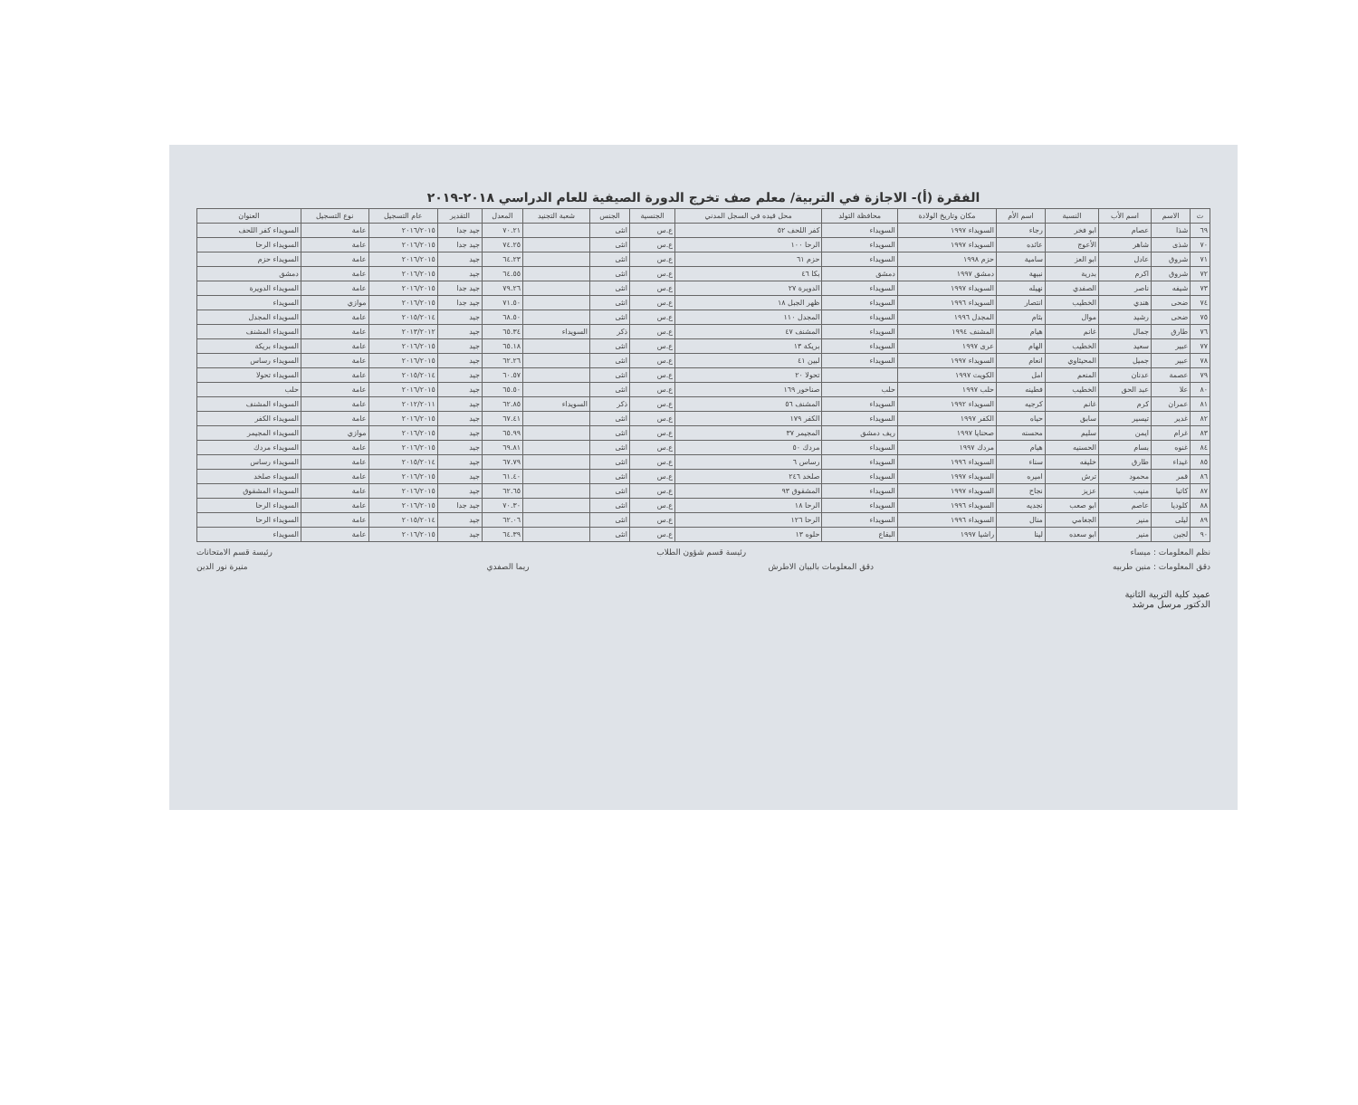الفقرة (أ)- الاجازة في التربية/ معلم صف تخرج الدورة الصيفية للعام الدراسي ٢٠١٨-٢٠١٩
| ت | الاسم | اسم الأب | النسبة | اسم الأم | مكان وتاريخ الولادة | محافظة التولد | محل قيده في السجل المدني | الجنسية | الجنس | شعبة التجنيد | المعدل | التقدير | عام التسجيل | نوع التسجيل | العنوان |
| --- | --- | --- | --- | --- | --- | --- | --- | --- | --- | --- | --- | --- | --- | --- | --- |
| ٦٩ | شذا | عصام | ابو فخر | رجاء | السويداء ١٩٩٧ | السويداء | كفر اللحف ٥٢ | ع.س | انثى | | ٧٠.٢١ | جيد جدا | ٢٠١٦/٢٠١٥ | عامة | السويداء كفر اللحف |
| ٧٠ | شذى | شاهر | الأعوج | عائده | السويداء ١٩٩٧ | السويداء | الرحا ١٠٠ | ع.س | انثى | | ٧٤.٢٥ | جيد جدا | ٢٠١٦/٢٠١٥ | عامة | السويداء الرحا |
| ٧١ | شروق | عادل | ابو العز | سامية | حزم ١٩٩٨ | السويداء | حزم ٦١ | ع.س | انثى | | ٦٤.٢٣ | جيد | ٢٠١٦/٢٠١٥ | عامة | السويداء حزم |
| ٧٢ | شروق | اكرم | بدرية | نبيهة | دمشق ١٩٩٧ | دمشق | بكا ٤٦ | ع.س | انثى | | ٦٤.٥٥ | جيد | ٢٠١٦/٢٠١٥ | عامة | دمشق |
| ٧٣ | شيفه | ناصر | الصفدي | نهيله | السويداء ١٩٩٧ | السويداء | الدويرة ٢٧ | ع.س | انثى | | ٧٩.٢٦ | جيد جدا | ٢٠١٦/٢٠١٥ | عامة | السويداء الدويرة |
| ٧٤ | ضحى | هندي | الخطيب | انتصار | السويداء ١٩٩٦ | السويداء | ظهر الجبل ١٨ | ع.س | انثى | | ٧١.٥٠ | جيد جدا | ٢٠١٦/٢٠١٥ | موازي | السويداء |
| ٧٥ | ضحى | رشيد | موال | بثام | المجدل ١٩٩٦ | السويداء | المجدل ١١٠ | ع.س | انثى | | ٦٨.٥٠ | جيد | ٢٠١٥/٢٠١٤ | عامة | السويداء المجدل |
| ٧٦ | طارق | جمال | غانم | هيام | المشنف ١٩٩٤ | السويداء | المشنف ٤٧ | ع.س | ذكر | السويداء | ٦٥.٣٤ | جيد | ٢٠١٣/٢٠١٢ | عامة | السويداء المشنف |
| ٧٧ | عبير | سعيد | الخطيب | الهام | عرى ١٩٩٧ | السويداء | بريكة ١٣ | ع.س | انثى | | ٦٥.١٨ | جيد | ٢٠١٦/٢٠١٥ | عامة | السويداء بريكة |
| ٧٨ | عبير | جميل | المحيثاوي | انعام | السويداء ١٩٩٧ | السويداء | لبين ٤١ | ع.س | انثى | | ٦٢.٢٦ | جيد | ٢٠١٦/٢٠١٥ | عامة | السويداء رساس |
| ٧٩ | عصمة | عدنان | المنعم | امل | الكويت ١٩٩٧ | | تحولا ٢٠ | ع.س | انثى | | ٦٠.٥٧ | جيد | ٢٠١٥/٢٠١٤ | عامة | السويداء تحولا |
| ٨٠ | علا | عبد الحق | الخطيب | فطينه | حلب ١٩٩٧ | حلب | صناخور ١٦٩ | ع.س | انثى | | ٦٥.٥٠ | جيد | ٢٠١٦/٢٠١٥ | عامة | حلب |
| ٨١ | عمران | كرم | غانم | كرجيه | السويداء ١٩٩٢ | السويداء | المشنف ٥٦ | ع.س | ذكر | السويداء | ٦٢.٨٥ | جيد | ٢٠١٢/٢٠١١ | عامة | السويداء المشنف |
| ٨٢ | غدير | تيسير | سابق | حياه | الكفر ١٩٩٧ | السويداء | الكفر ١٧٩ | ع.س | انثى | | ٦٧.٤١ | جيد | ٢٠١٦/٢٠١٥ | عامة | السويداء الكفر |
| ٨٣ | غرام | ايمن | سليم | محسنه | صحنايا ١٩٩٧ | ريف دمشق | المجيمر ٣٧ | ع.س | انثى | | ٦٥.٩٩ | جيد | ٢٠١٦/٢٠١٥ | موازي | السويداء المجيمر |
| ٨٤ | غنوه | بسام | الحسنيه | هيام | مردك ١٩٩٧ | السويداء | مردك ٥٠ | ع.س | انثى | | ٦٩.٨١ | جيد | ٢٠١٦/٢٠١٥ | عامة | السويداء مردك |
| ٨٥ | غيداء | طارق | خليفه | سناء | السويداء ١٩٩٦ | السويداء | رساس ٦ | ع.س | انثى | | ٦٧.٧٩ | جيد | ٢٠١٥/٢٠١٤ | عامة | السويداء رساس |
| ٨٦ | قمر | محمود | ترش | اميره | السويداء ١٩٩٧ | السويداء | صلخد ٢٤٦ | ع.س | انثى | | ٦١.٤٠ | جيد | ٢٠١٦/٢٠١٥ | عامة | السويداء صلخد |
| ٨٧ | كاتيا | منيب | عزيز | نجاح | السويداء ١٩٩٧ | السويداء | المشقوق ٩٣ | ع.س | انثى | | ٦٢.٦٥ | جيد | ٢٠١٦/٢٠١٥ | عامة | السويداء المشقوق |
| ٨٨ | كلوديا | عاصم | ابو صعب | نجديه | السويداء ١٩٩٦ | السويداء | الرحا ١٨ | ع.س | انثى | | ٧٠.٣٠ | جيد جدا | ٢٠١٦/٢٠١٥ | عامة | السويداء الرحا |
| ٨٩ | ليلى | منير | الجغامي | منال | السويداء ١٩٩٦ | السويداء | الرحا ١٢٦ | ع.س | انثى | | ٦٢.٠٦ | جيد | ٢٠١٥/٢٠١٤ | عامة | السويداء الرحا |
| ٩٠ | لجين | منير | ابو سعده | لينا | راشيا ١٩٩٧ | البقاع | حلوه ١٣ | ع.س | انثى | | ٦٤.٣٩ | جيد | ٢٠١٦/٢٠١٥ | عامة | السويداء |
نظم المعلومات : ميساء رئيسة قسم شؤون الطلاب رئيسة قسم الامتحانات
دقق المعلومات : منين طربيه دقق المعلومات بالبيان الاطرش ريما الصفدي منيرة نور الدين
عميد كلية التربية الثانية
الدكتور مرسل مرشد